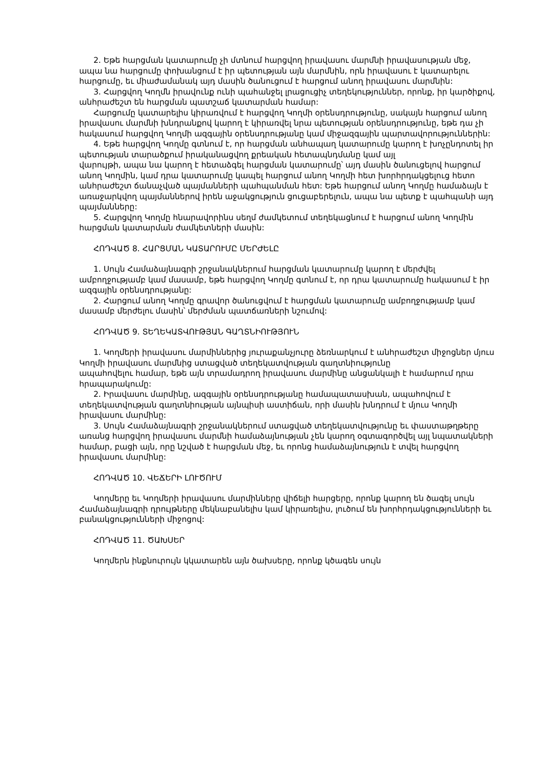2. Եթե հարցման կատարումը չի մտնում հարցվող իրավասու մարմնի իրավասության մեջ, ապա նա հարցումը փոխանցում է իր պետության այն մարմնին, որն իրավասու է կատարելու հարցումը, եւ միաժամանակ այդ մասին ծանուցում է հարցում անող իրավասու մարմնին:
3. Հարցվող Կողմն իրավունք ունի պահանջել լրացուցիչ տեղեկություններ, որոնք, իր կարծիքով, անհրաժեշտ են հարցման պատշաճ կատարման համար:
Հարցումը կատարելիս կիրառվում է հարցվող Կողմի օրենսդրությունը, սակայն հարցում անող իրավասու մարմնի խնդրանքով կարող է կիրառվել նրա պետության օրենսդրությունը, եթե դա չի հակասում հարցվող Կողմի ազգային օրենսդրությանը կամ միջազգային պարտավորություններին:
4. Եթե հարցվող Կողմը գտնում է, որ հարցման անհապաղ կատարումը կարող է խոչընդոտել իր պետության տարածքում իրականացվող քրեական հետապնդմանը կամ այլ
վարույթի, ապա նա կարող է հետաձգել հարցման կատարումը՝ այդ մասին ծանուցելով հարցում անող Կողմին, կամ դրա կատարումը կապել հարցում անող Կողմի հետ խորհրդակցելուց հետո անհրաժեշտ ճանաչված պայմանների պահպանման հետ: Եթե հարցում անող Կողմը համաձայն է առաջարկվող պայմաններով իրեն աջակցություն ցուցաբերելուն, ապա նա պետք է պահպանի այդ պայմանները:
5. Հարցվող Կողմը հնարավորինս սեղմ ժամկետում տեղեկացնում է հարցում անող Կողմին հարցման կատարման ժամկետների մասին:
ՀՈԴՎԱԾ 8. ՀԱՐՑՄԱՆ ԿԱՏԱՐՈՒՄԸ ՄԵՐԺԵԼԸ
1. Սույն Համաձայնագրի շրջանակներում հարցման կատարումը կարող է մերժվել ամբողջությամբ կամ մասամբ, եթե հարցվող Կողմը գտնում է, որ դրա կատարումը հակասում է իր ազգային օրենսդրությանը:
2. Հարցում անող Կողմը գրավոր ծանուցվում է հարցման կատարումը ամբողջությամբ կամ մասամբ մերժելու մասին՝ մերժման պատճառների նշումով:
ՀՈԴՎԱԾ 9. ՏԵՂԵԿԱՏՎՈՒԹՅԱՆ ԳԱՂՏՆԻՈՒԹՅՈՒՆ
1. Կողմերի իրավասու մարմիններից յուրաքանչյուրը ձեռնարկում է անհրաժեշտ միջոցներ մյուս Կողմի իրավասու մարմնից ստացված տեղեկատվության գաղտնիությունը
ապահովելու համար, եթե այն տրամադրող իրավասու մարմինը անցանկալի է համարում դրա հրապարակումը:
2. Իրավասու մարմինը, ազգային օրենսդրությանը համապատասխան, ապահովում է տեղեկատվության գաղտնիության այնպիսի աստիճան, որի մասին խնդրում է մյուս Կողմի իրավասու մարմինը:
3. Սույն Համաձայնագրի շրջանակներում ստացված տեղեկատվությունը եւ փաստաթղթերը առանց հարցվող իրավասու մարմնի համաձայնության չեն կարող օգտագործվել այլ նպատակների համար, բացի այն, որը նշված է հարցման մեջ, եւ որոնց համաձայնություն է տվել հարցվող իրավասու մարմինը:
ՀՈԴՎԱԾ 10. ՎԵՃԵՐԻ ԼՈՒԾՈՒՄ
Կողմերը եւ Կողմերի իրավասու մարմինները վիճելի հարցերը, որոնք կարող են ծագել սույն Համաձայնագրի դրույթները մեկնաբանելիս կամ կիրառելիս, լուծում են խորհրդակցությունների եւ բանակցությունների միջոցով:
ՀՈԴՎԱԾ 11. ԾԱԽՍԵՐ
Կողմերն ինքնուրույն կկատարեն այն ծախսերը, որոնք կծագեն սույն